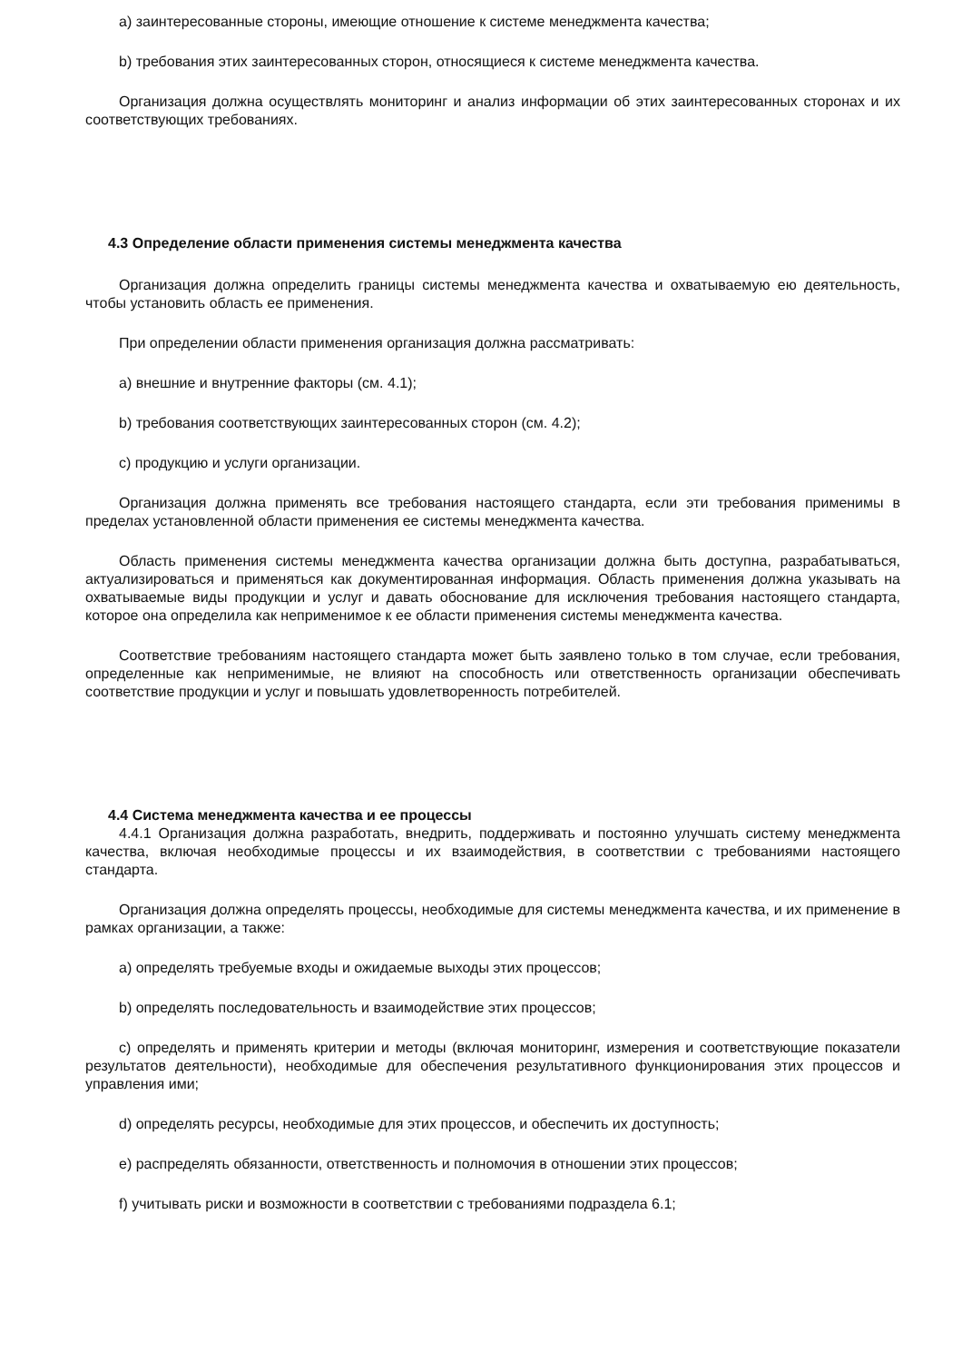a) заинтересованные стороны, имеющие отношение к системе менеджмента качества;
b) требования этих заинтересованных сторон, относящиеся к системе менеджмента качества.
Организация должна осуществлять мониторинг и анализ информации об этих заинтересованных сторонах и их соответствующих требованиях.
4.3 Определение области применения системы менеджмента качества
Организация должна определить границы системы менеджмента качества и охватываемую ею деятельность, чтобы установить область ее применения.
При определении области применения организация должна рассматривать:
a) внешние и внутренние факторы (см. 4.1);
b) требования соответствующих заинтересованных сторон (см. 4.2);
c) продукцию и услуги организации.
Организация должна применять все требования настоящего стандарта, если эти требования применимы в пределах установленной области применения ее системы менеджмента качества.
Область применения системы менеджмента качества организации должна быть доступна, разрабатываться, актуализироваться и применяться как документированная информация. Область применения должна указывать на охватываемые виды продукции и услуг и давать обоснование для исключения требования настоящего стандарта, которое она определила как неприменимое к ее области применения системы менеджмента качества.
Соответствие требованиям настоящего стандарта может быть заявлено только в том случае, если требования, определенные как неприменимые, не влияют на способность или ответственность организации обеспечивать соответствие продукции и услуг и повышать удовлетворенность потребителей.
4.4 Система менеджмента качества и ее процессы
4.4.1 Организация должна разработать, внедрить, поддерживать и постоянно улучшать систему менеджмента качества, включая необходимые процессы и их взаимодействия, в соответствии с требованиями настоящего стандарта.
Организация должна определять процессы, необходимые для системы менеджмента качества, и их применение в рамках организации, а также:
a) определять требуемые входы и ожидаемые выходы этих процессов;
b) определять последовательность и взаимодействие этих процессов;
c) определять и применять критерии и методы (включая мониторинг, измерения и соответствующие показатели результатов деятельности), необходимые для обеспечения результативного функционирования этих процессов и управления ими;
d) определять ресурсы, необходимые для этих процессов, и обеспечить их доступность;
e) распределять обязанности, ответственность и полномочия в отношении этих процессов;
f) учитывать риски и возможности в соответствии с требованиями подраздела 6.1;